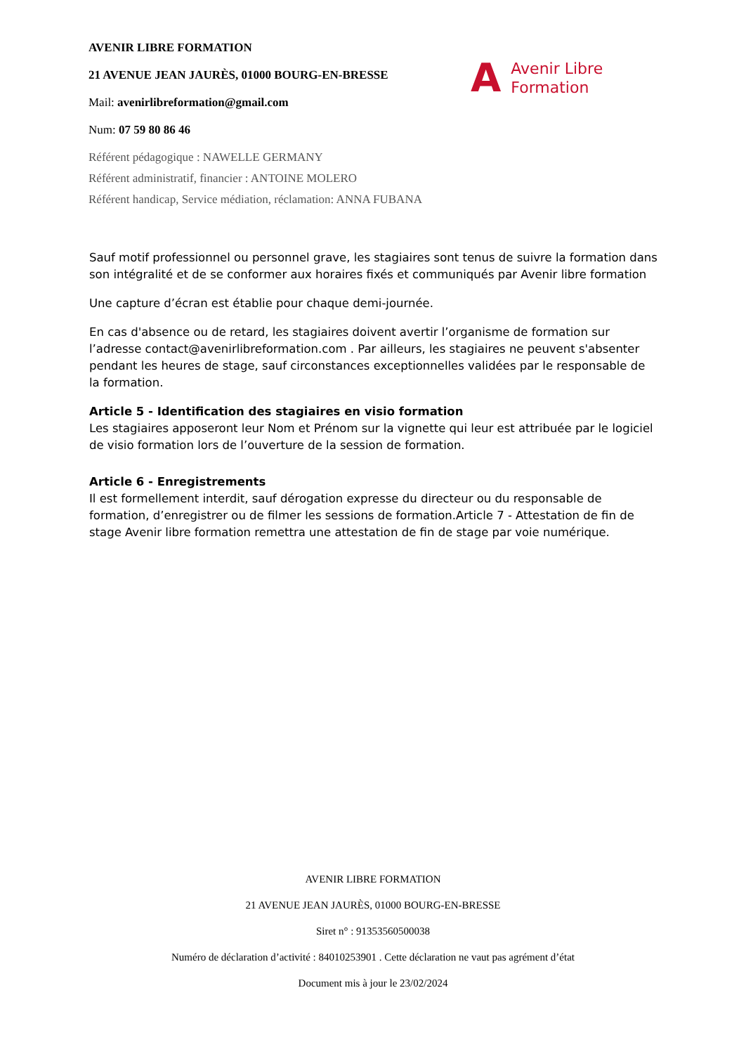AVENIR LIBRE FORMATION
21 AVENUE JEAN JAURÈS, 01000 BOURG-EN-BRESSE
Mail: avenirlibreformation@gmail.com
Num: 07 59 80 86 46
Référent pédagogique : NAWELLE GERMANY
Référent administratif, financier : ANTOINE MOLERO
Référent handicap, Service médiation, réclamation: ANNA FUBANA
A Avenir Libre
Formation
Sauf motif professionnel ou personnel grave, les stagiaires sont tenus de suivre la formation dans son intégralité et de se conformer aux horaires fixés et communiqués par Avenir libre formation
Une capture d’écran est établie pour chaque demi-journée.
En cas d'absence ou de retard, les stagiaires doivent avertir l’organisme de formation sur l’adresse contact@avenirlibreformation.com . Par ailleurs, les stagiaires ne peuvent s'absenter pendant les heures de stage, sauf circonstances exceptionnelles validées par le responsable de la formation.
Article 5 - Identification des stagiaires en visio formation
Les stagiaires apposeront leur Nom et Prénom sur la vignette qui leur est attribuée par le logiciel de visio formation lors de l’ouverture de la session de formation.
Article 6 - Enregistrements
Il est formellement interdit, sauf dérogation expresse du directeur ou du responsable de formation, d’enregistrer ou de filmer les sessions de formation.Article 7 - Attestation de fin de stage Avenir libre formation remettra une attestation de fin de stage par voie numérique.
AVENIR LIBRE FORMATION
21 AVENUE JEAN JAURÈS, 01000 BOURG-EN-BRESSE
Siret n° : 91353560500038
Numéro de déclaration d’activité : 84010253901 . Cette déclaration ne vaut pas agrément d’état
Document mis à jour le 23/02/2024